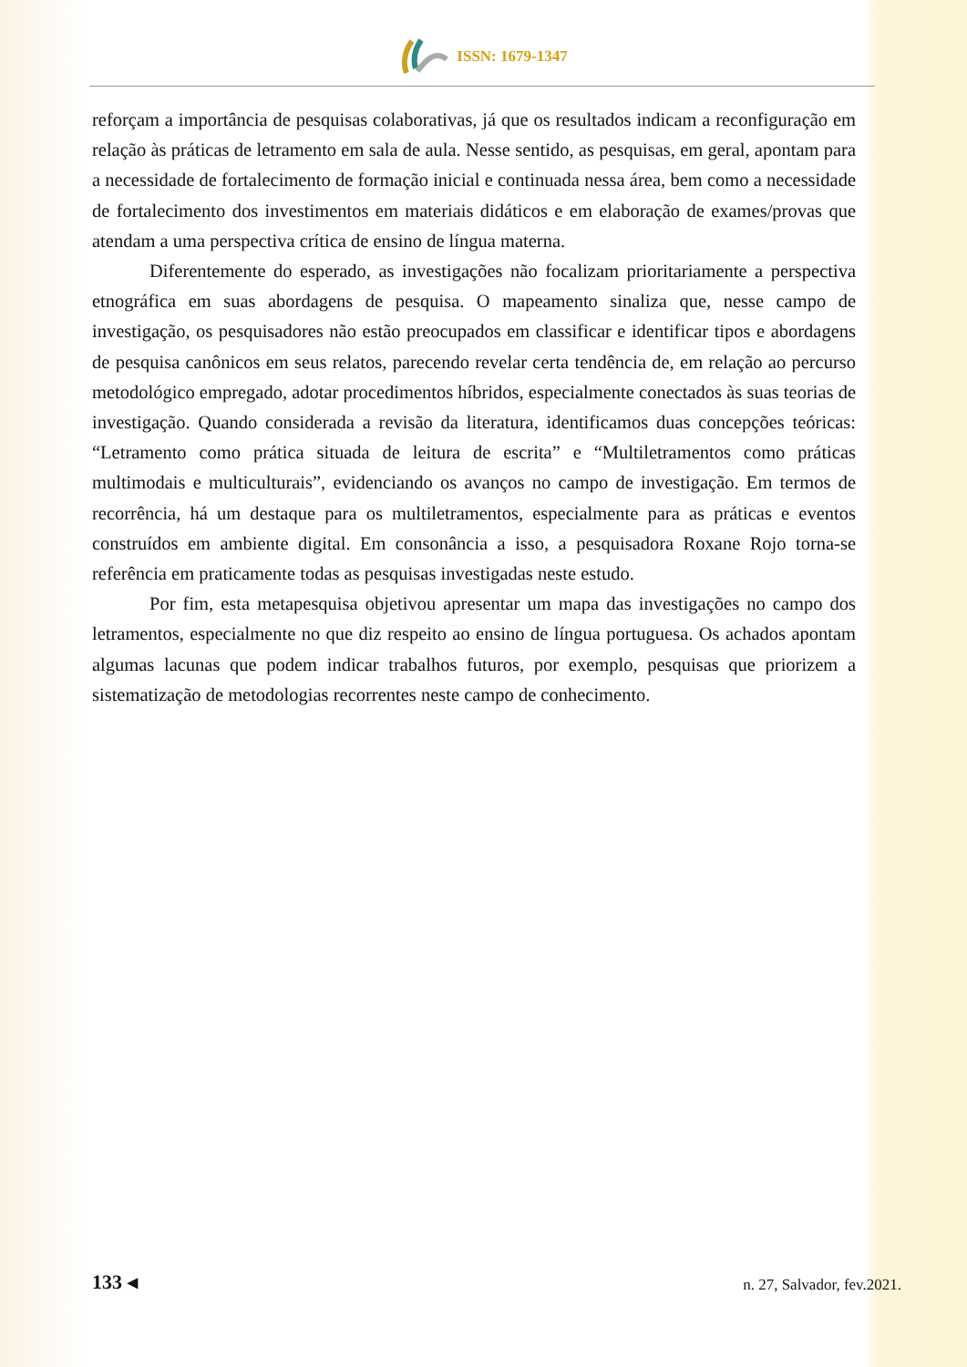ISSN: 1679-1347
reforçam a importância de pesquisas colaborativas, já que os resultados indicam a reconfiguração em relação às práticas de letramento em sala de aula. Nesse sentido, as pesquisas, em geral, apontam para a necessidade de fortalecimento de formação inicial e continuada nessa área, bem como a necessidade de fortalecimento dos investimentos em materiais didáticos e em elaboração de exames/provas que atendam a uma perspectiva crítica de ensino de língua materna.
Diferentemente do esperado, as investigações não focalizam prioritariamente a perspectiva etnográfica em suas abordagens de pesquisa. O mapeamento sinaliza que, nesse campo de investigação, os pesquisadores não estão preocupados em classificar e identificar tipos e abordagens de pesquisa canônicos em seus relatos, parecendo revelar certa tendência de, em relação ao percurso metodológico empregado, adotar procedimentos híbridos, especialmente conectados às suas teorias de investigação. Quando considerada a revisão da literatura, identificamos duas concepções teóricas: “Letramento como prática situada de leitura de escrita” e “Multiletramentos como práticas multimodais e multiculturais”, evidenciando os avanços no campo de investigação. Em termos de recorrência, há um destaque para os multiletramentos, especialmente para as práticas e eventos construídos em ambiente digital. Em consonância a isso, a pesquisadora Roxane Rojo torna-se referência em praticamente todas as pesquisas investigadas neste estudo.
Por fim, esta metapesquisa objetivou apresentar um mapa das investigações no campo dos letramentos, especialmente no que diz respeito ao ensino de língua portuguesa. Os achados apontam algumas lacunas que podem indicar trabalhos futuros, por exemplo, pesquisas que priorizem a sistematização de metodologias recorrentes neste campo de conhecimento.
133 ◂ n. 27, Salvador, fev.2021.